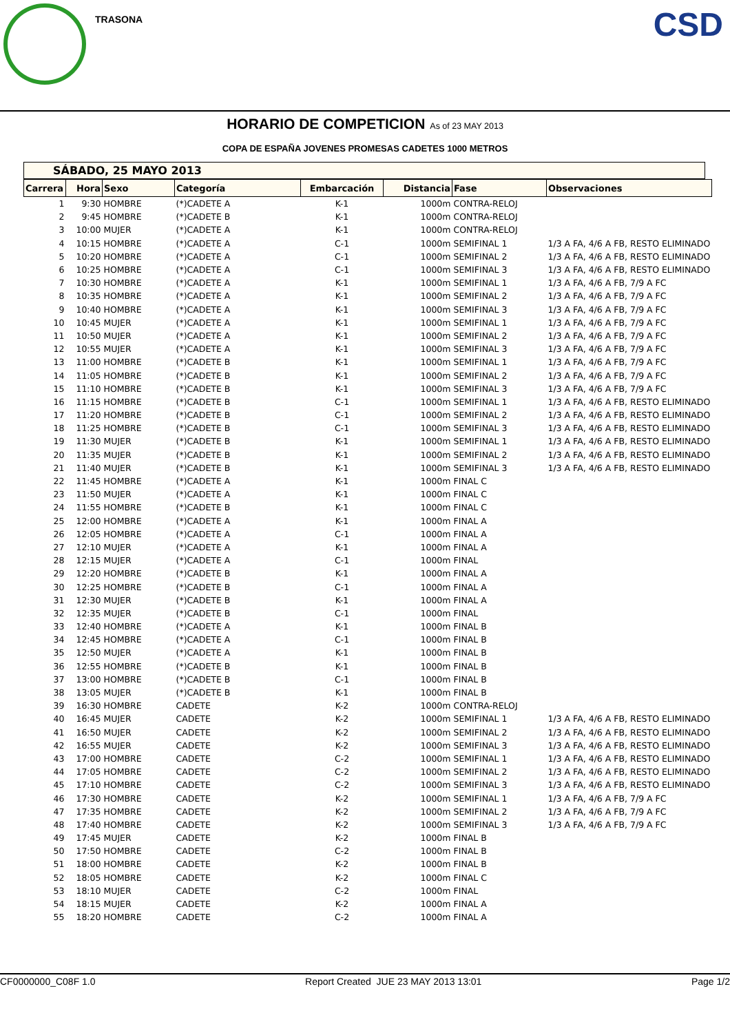TRASONA CSD
HORARIO DE COMPETICION As of 23 MAY 2013
COPA DE ESPAÑA JOVENES PROMESAS CADETES 1000 METROS
SÁBADO, 25 MAYO 2013
| Carrera | Hora | Sexo | Categoría | Embarcación | Distancia | Fase | Observaciones |
| --- | --- | --- | --- | --- | --- | --- | --- |
| 1 | 9:30 | HOMBRE | (*)CADETE A | K-1 | 1000m | CONTRA-RELOJ | |
| 2 | 9:45 | HOMBRE | (*)CADETE B | K-1 | 1000m | CONTRA-RELOJ | |
| 3 | 10:00 | MUJER | (*)CADETE A | K-1 | 1000m | CONTRA-RELOJ | |
| 4 | 10:15 | HOMBRE | (*)CADETE A | C-1 | 1000m | SEMIFINAL 1 | 1/3 A FA, 4/6 A FB, RESTO ELIMINADO |
| 5 | 10:20 | HOMBRE | (*)CADETE A | C-1 | 1000m | SEMIFINAL 2 | 1/3 A FA, 4/6 A FB, RESTO ELIMINADO |
| 6 | 10:25 | HOMBRE | (*)CADETE A | C-1 | 1000m | SEMIFINAL 3 | 1/3 A FA, 4/6 A FB, RESTO ELIMINADO |
| 7 | 10:30 | HOMBRE | (*)CADETE A | K-1 | 1000m | SEMIFINAL 1 | 1/3 A FA, 4/6 A FB, 7/9 A FC |
| 8 | 10:35 | HOMBRE | (*)CADETE A | K-1 | 1000m | SEMIFINAL 2 | 1/3 A FA, 4/6 A FB, 7/9 A FC |
| 9 | 10:40 | HOMBRE | (*)CADETE A | K-1 | 1000m | SEMIFINAL 3 | 1/3 A FA, 4/6 A FB, 7/9 A FC |
| 10 | 10:45 | MUJER | (*)CADETE A | K-1 | 1000m | SEMIFINAL 1 | 1/3 A FA, 4/6 A FB, 7/9 A FC |
| 11 | 10:50 | MUJER | (*)CADETE A | K-1 | 1000m | SEMIFINAL 2 | 1/3 A FA, 4/6 A FB, 7/9 A FC |
| 12 | 10:55 | MUJER | (*)CADETE A | K-1 | 1000m | SEMIFINAL 3 | 1/3 A FA, 4/6 A FB, 7/9 A FC |
| 13 | 11:00 | HOMBRE | (*)CADETE B | K-1 | 1000m | SEMIFINAL 1 | 1/3 A FA, 4/6 A FB, 7/9 A FC |
| 14 | 11:05 | HOMBRE | (*)CADETE B | K-1 | 1000m | SEMIFINAL 2 | 1/3 A FA, 4/6 A FB, 7/9 A FC |
| 15 | 11:10 | HOMBRE | (*)CADETE B | K-1 | 1000m | SEMIFINAL 3 | 1/3 A FA, 4/6 A FB, 7/9 A FC |
| 16 | 11:15 | HOMBRE | (*)CADETE B | C-1 | 1000m | SEMIFINAL 1 | 1/3 A FA, 4/6 A FB, RESTO ELIMINADO |
| 17 | 11:20 | HOMBRE | (*)CADETE B | C-1 | 1000m | SEMIFINAL 2 | 1/3 A FA, 4/6 A FB, RESTO ELIMINADO |
| 18 | 11:25 | HOMBRE | (*)CADETE B | C-1 | 1000m | SEMIFINAL 3 | 1/3 A FA, 4/6 A FB, RESTO ELIMINADO |
| 19 | 11:30 | MUJER | (*)CADETE B | K-1 | 1000m | SEMIFINAL 1 | 1/3 A FA, 4/6 A FB, RESTO ELIMINADO |
| 20 | 11:35 | MUJER | (*)CADETE B | K-1 | 1000m | SEMIFINAL 2 | 1/3 A FA, 4/6 A FB, RESTO ELIMINADO |
| 21 | 11:40 | MUJER | (*)CADETE B | K-1 | 1000m | SEMIFINAL 3 | 1/3 A FA, 4/6 A FB, RESTO ELIMINADO |
| 22 | 11:45 | HOMBRE | (*)CADETE A | K-1 | 1000m | FINAL C | |
| 23 | 11:50 | MUJER | (*)CADETE A | K-1 | 1000m | FINAL C | |
| 24 | 11:55 | HOMBRE | (*)CADETE B | K-1 | 1000m | FINAL C | |
| 25 | 12:00 | HOMBRE | (*)CADETE A | K-1 | 1000m | FINAL A | |
| 26 | 12:05 | HOMBRE | (*)CADETE A | C-1 | 1000m | FINAL A | |
| 27 | 12:10 | MUJER | (*)CADETE A | K-1 | 1000m | FINAL A | |
| 28 | 12:15 | MUJER | (*)CADETE A | C-1 | 1000m | FINAL | |
| 29 | 12:20 | HOMBRE | (*)CADETE B | K-1 | 1000m | FINAL A | |
| 30 | 12:25 | HOMBRE | (*)CADETE B | C-1 | 1000m | FINAL A | |
| 31 | 12:30 | MUJER | (*)CADETE B | K-1 | 1000m | FINAL A | |
| 32 | 12:35 | MUJER | (*)CADETE B | C-1 | 1000m | FINAL | |
| 33 | 12:40 | HOMBRE | (*)CADETE A | K-1 | 1000m | FINAL B | |
| 34 | 12:45 | HOMBRE | (*)CADETE A | C-1 | 1000m | FINAL B | |
| 35 | 12:50 | MUJER | (*)CADETE A | K-1 | 1000m | FINAL B | |
| 36 | 12:55 | HOMBRE | (*)CADETE B | K-1 | 1000m | FINAL B | |
| 37 | 13:00 | HOMBRE | (*)CADETE B | C-1 | 1000m | FINAL B | |
| 38 | 13:05 | MUJER | (*)CADETE B | K-1 | 1000m | FINAL B | |
| 39 | 16:30 | HOMBRE | CADETE | K-2 | 1000m | CONTRA-RELOJ | |
| 40 | 16:45 | MUJER | CADETE | K-2 | 1000m | SEMIFINAL 1 | 1/3 A FA, 4/6 A FB, RESTO ELIMINADO |
| 41 | 16:50 | MUJER | CADETE | K-2 | 1000m | SEMIFINAL 2 | 1/3 A FA, 4/6 A FB, RESTO ELIMINADO |
| 42 | 16:55 | MUJER | CADETE | K-2 | 1000m | SEMIFINAL 3 | 1/3 A FA, 4/6 A FB, RESTO ELIMINADO |
| 43 | 17:00 | HOMBRE | CADETE | C-2 | 1000m | SEMIFINAL 1 | 1/3 A FA, 4/6 A FB, RESTO ELIMINADO |
| 44 | 17:05 | HOMBRE | CADETE | C-2 | 1000m | SEMIFINAL 2 | 1/3 A FA, 4/6 A FB, RESTO ELIMINADO |
| 45 | 17:10 | HOMBRE | CADETE | C-2 | 1000m | SEMIFINAL 3 | 1/3 A FA, 4/6 A FB, RESTO ELIMINADO |
| 46 | 17:30 | HOMBRE | CADETE | K-2 | 1000m | SEMIFINAL 1 | 1/3 A FA, 4/6 A FB, 7/9 A FC |
| 47 | 17:35 | HOMBRE | CADETE | K-2 | 1000m | SEMIFINAL 2 | 1/3 A FA, 4/6 A FB, 7/9 A FC |
| 48 | 17:40 | HOMBRE | CADETE | K-2 | 1000m | SEMIFINAL 3 | 1/3 A FA, 4/6 A FB, 7/9 A FC |
| 49 | 17:45 | MUJER | CADETE | K-2 | 1000m | FINAL B | |
| 50 | 17:50 | HOMBRE | CADETE | C-2 | 1000m | FINAL B | |
| 51 | 18:00 | HOMBRE | CADETE | K-2 | 1000m | FINAL B | |
| 52 | 18:05 | HOMBRE | CADETE | K-2 | 1000m | FINAL C | |
| 53 | 18:10 | MUJER | CADETE | C-2 | 1000m | FINAL | |
| 54 | 18:15 | MUJER | CADETE | K-2 | 1000m | FINAL A | |
| 55 | 18:20 | HOMBRE | CADETE | C-2 | 1000m | FINAL A | |
CF0000000_C08F 1.0 Report Created JUE 23 MAY 2013 13:01 Page 1/2